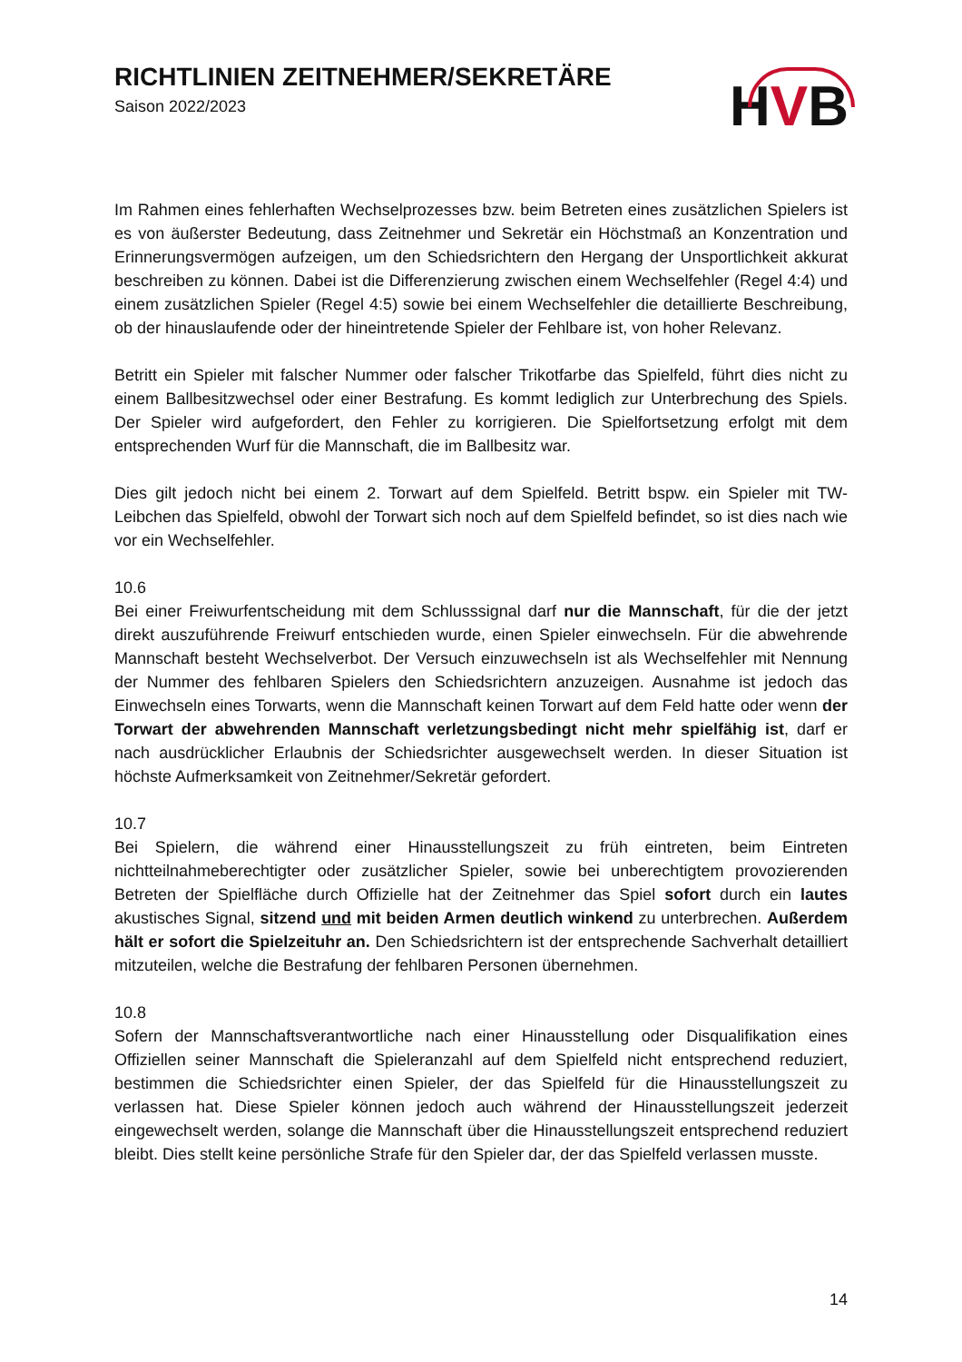RICHTLINIEN ZEITNEHMER/SEKRETÄRE
Saison 2022/2023
HVB
Im Rahmen eines fehlerhaften Wechselprozesses bzw. beim Betreten eines zusätzlichen Spielers ist es von äußerster Bedeutung, dass Zeitnehmer und Sekretär ein Höchstmaß an Konzentration und Erinnerungsvermögen aufzeigen, um den Schiedsrichtern den Hergang der Unsportlichkeit akkurat beschreiben zu können. Dabei ist die Differenzierung zwischen einem Wechselfehler (Regel 4:4) und einem zusätzlichen Spieler (Regel 4:5) sowie bei einem Wechselfehler die detaillierte Beschreibung, ob der hinauslaufende oder der hineintretende Spieler der Fehlbare ist, von hoher Relevanz.
Betritt ein Spieler mit falscher Nummer oder falscher Trikotfarbe das Spielfeld, führt dies nicht zu einem Ballbesitzwechsel oder einer Bestrafung. Es kommt lediglich zur Unterbrechung des Spiels. Der Spieler wird aufgefordert, den Fehler zu korrigieren. Die Spielfortsetzung erfolgt mit dem entsprechenden Wurf für die Mannschaft, die im Ballbesitz war.
Dies gilt jedoch nicht bei einem 2. Torwart auf dem Spielfeld. Betritt bspw. ein Spieler mit TW-Leibchen das Spielfeld, obwohl der Torwart sich noch auf dem Spielfeld befindet, so ist dies nach wie vor ein Wechselfehler.
10.6
Bei einer Freiwurfentscheidung mit dem Schlusssignal darf nur die Mannschaft, für die der jetzt direkt auszuführende Freiwurf entschieden wurde, einen Spieler einwechseln. Für die abwehrende Mannschaft besteht Wechselverbot. Der Versuch einzuwechseln ist als Wechselfehler mit Nennung der Nummer des fehlbaren Spielers den Schiedsrichtern anzuzeigen. Ausnahme ist jedoch das Einwechseln eines Torwarts, wenn die Mannschaft keinen Torwart auf dem Feld hatte oder wenn der Torwart der abwehrenden Mannschaft verletzungsbedingt nicht mehr spielfähig ist, darf er nach ausdrücklicher Erlaubnis der Schiedsrichter ausgewechselt werden. In dieser Situation ist höchste Aufmerksamkeit von Zeitnehmer/Sekretär gefordert.
10.7
Bei Spielern, die während einer Hinausstellungszeit zu früh eintreten, beim Eintreten nichtteilnahmeberechtigter oder zusätzlicher Spieler, sowie bei unberechtigtem provozierenden Betreten der Spielfläche durch Offizielle hat der Zeitnehmer das Spiel sofort durch ein lautes akustisches Signal, sitzend und mit beiden Armen deutlich winkend zu unterbrechen. Außerdem hält er sofort die Spielzeituhr an. Den Schiedsrichtern ist der entsprechende Sachverhalt detailliert mitzuteilen, welche die Bestrafung der fehlbaren Personen übernehmen.
10.8
Sofern der Mannschaftsverantwortliche nach einer Hinausstellung oder Disqualifikation eines Offiziellen seiner Mannschaft die Spieleranzahl auf dem Spielfeld nicht entsprechend reduziert, bestimmen die Schiedsrichter einen Spieler, der das Spielfeld für die Hinausstellungszeit zu verlassen hat. Diese Spieler können jedoch auch während der Hinausstellungszeit jederzeit eingewechselt werden, solange die Mannschaft über die Hinausstellungszeit entsprechend reduziert bleibt. Dies stellt keine persönliche Strafe für den Spieler dar, der das Spielfeld verlassen musste.
14